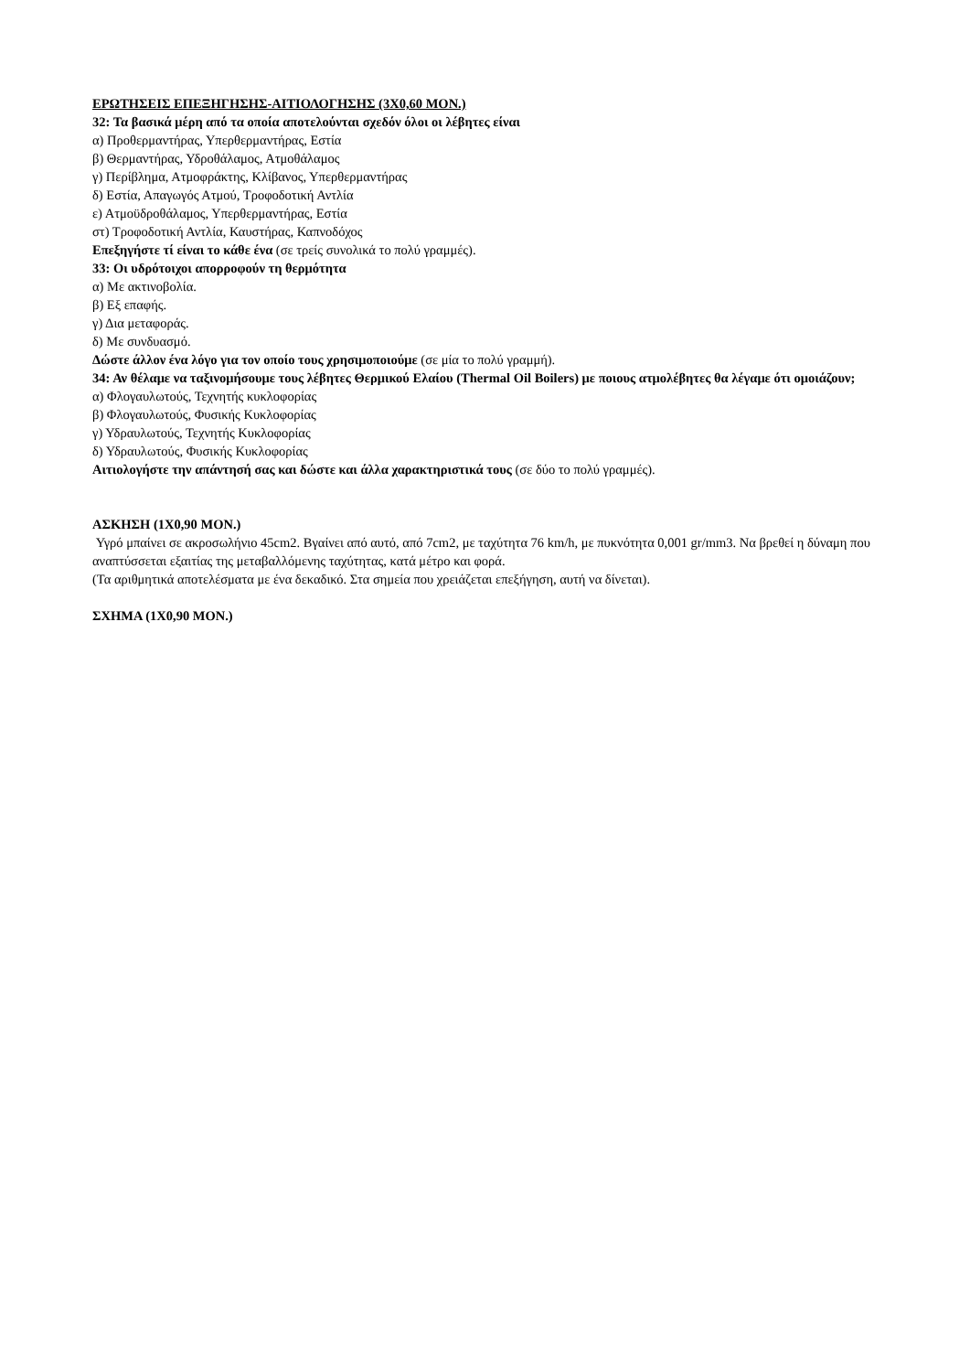ΕΡΩΤΗΣΕΙΣ ΕΠΕΞΗΓΗΣΗΣ-ΑΙΤΙΟΛΟΓΗΣΗΣ (3Χ0,60 ΜΟΝ.)
32: Τα βασικά μέρη από τα οποία αποτελούνται σχεδόν όλοι οι λέβητες είναι
α) Προθερμαντήρας, Υπερθερμαντήρας, Εστία
β) Θερμαντήρας, Υδροθάλαμος, Ατμοθάλαμος
γ) Περίβλημα, Ατμοφράκτης, Κλίβανος, Υπερθερμαντήρας
δ) Εστία, Απαγωγός Ατμού, Τροφοδοτική Αντλία
ε) Ατμοϋδροθάλαμος, Υπερθερμαντήρας, Εστία
στ) Τροφοδοτική Αντλία, Καυστήρας, Καπνοδόχος
Επεξηγήστε τί είναι το κάθε ένα (σε τρείς συνολικά το πολύ γραμμές).
33: Οι υδρότοιχοι απορροφούν τη θερμότητα
α) Με ακτινοβολία.
β) Εξ επαφής.
γ) Δια μεταφοράς.
δ) Με συνδυασμό.
Δώστε άλλον ένα λόγο για τον οποίο τους χρησιμοποιούμε (σε μία το πολύ γραμμή).
34: Αν θέλαμε να ταξινομήσουμε τους λέβητες Θερμικού Ελαίου (Thermal Oil Boilers) με ποιους ατμολέβητες θα λέγαμε ότι ομοιάζουν;
α) Φλογαυλωτούς, Τεχνητής κυκλοφορίας
β) Φλογαυλωτούς, Φυσικής Κυκλοφορίας
γ) Υδραυλωτούς, Τεχνητής Κυκλοφορίας
δ) Υδραυλωτούς, Φυσικής Κυκλοφορίας
Αιτιολογήστε την απάντησή σας και δώστε και άλλα χαρακτηριστικά τους (σε δύο το πολύ γραμμές).
ΑΣΚΗΣΗ (1Χ0,90 ΜΟΝ.)
Υγρό μπαίνει σε ακροσωλήνιο 45cm2. Βγαίνει από αυτό, από 7cm2, με ταχύτητα 76 km/h, με πυκνότητα 0,001 gr/mm3. Να βρεθεί η δύναμη που αναπτύσσεται εξαιτίας της μεταβαλλόμενης ταχύτητας, κατά μέτρο και φορά.
(Τα αριθμητικά αποτελέσματα με ένα δεκαδικό. Στα σημεία που χρειάζεται επεξήγηση, αυτή να δίνεται).
ΣΧΗΜΑ (1Χ0,90 ΜΟΝ.)